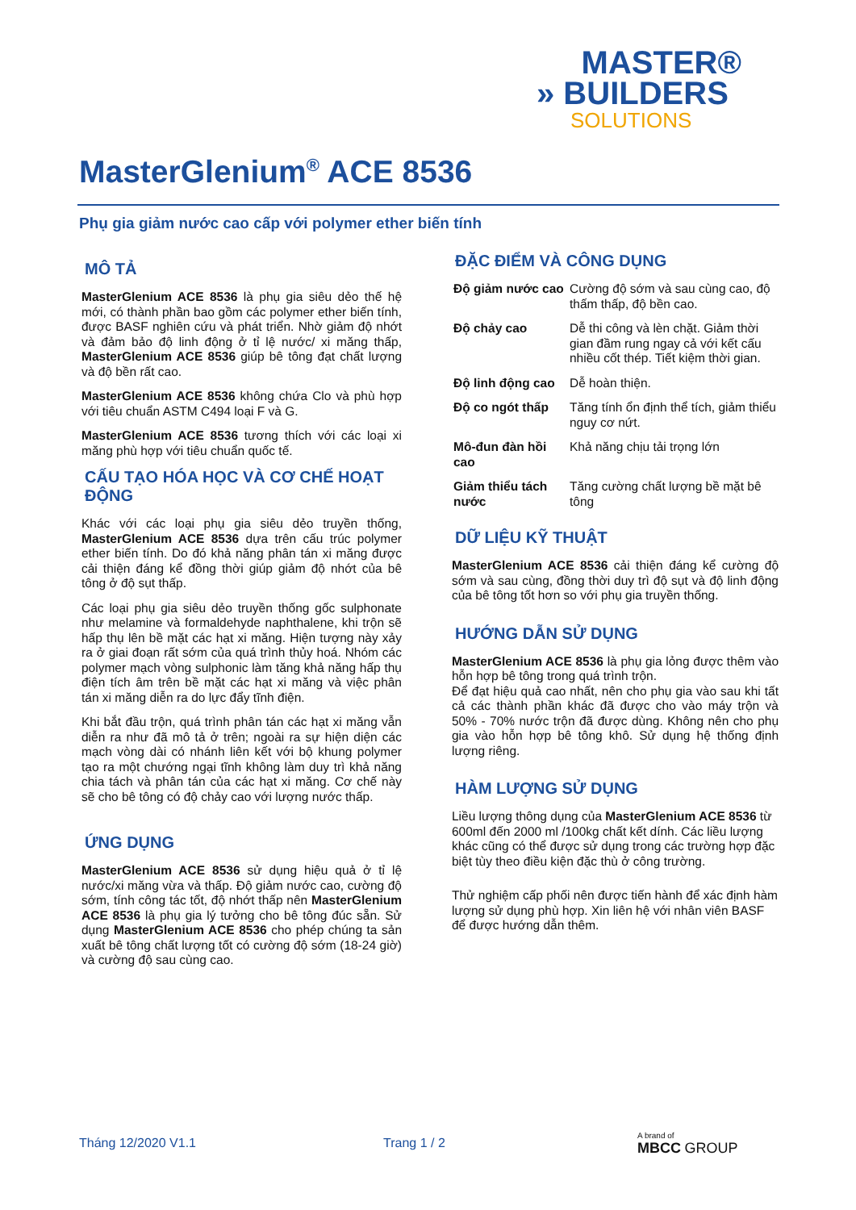MASTER®
» BUILDERS
SOLUTIONS
MasterGlenium<sup>®</sup> ACE 8536
Phụ gia giảm nước cao cấp với polymer ether biến tính
MÔ TẢ
MasterGlenium ACE 8536 là phụ gia siêu dẻo thế hệ mới, có thành phần bao gồm các polymer ether biến tính, được BASF nghiên cứu và phát triển. Nhờ giảm độ nhớt và đảm bảo độ linh động ở tỉ lệ nước/ xi măng thấp, MasterGlenium ACE 8536 giúp bê tông đạt chất lượng và độ bền rất cao.
MasterGlenium ACE 8536 không chứa Clo và phù hợp với tiêu chuẩn ASTM C494 loại F và G.
MasterGlenium ACE 8536 tương thích với các loại xi măng phù hợp với tiêu chuẩn quốc tế.
CẤU TẠO HÓA HỌC VÀ CƠ CHẾ HOẠT ĐỘNG
Khác với các loại phụ gia siêu dẻo truyền thống, MasterGlenium ACE 8536 dựa trên cấu trúc polymer ether biến tính. Do đó khả năng phân tán xi măng được cải thiện đáng kể đồng thời giúp giảm độ nhớt của bê tông ở độ sụt thấp.
Các loại phụ gia siêu dẻo truyền thống gốc sulphonate như melamine và formaldehyde naphthalene, khi trộn sẽ hấp thụ lên bề mặt các hạt xi măng. Hiện tượng này xảy ra ở giai đoạn rất sớm của quá trình thủy hoá. Nhóm các polymer mạch vòng sulphonic làm tăng khả năng hấp thụ điện tích âm trên bề mặt các hạt xi măng và việc phân tán xi măng diễn ra do lực đẩy tĩnh điện.
Khi bắt đầu trộn, quá trình phân tán các hạt xi măng vẫn diễn ra như đã mô tả ở trên; ngoài ra sự hiện diện các mạch vòng dài có nhánh liên kết với bộ khung polymer tạo ra một chướng ngại tĩnh không làm duy trì khả năng chia tách và phân tán của các hạt xi măng. Cơ chế này sẽ cho bê tông có độ chảy cao với lượng nước thấp.
ỨNG DỤNG
MasterGlenium ACE 8536 sử dụng hiệu quả ở tỉ lệ nước/xi măng vừa và thấp. Độ giảm nước cao, cường độ sớm, tính công tác tốt, độ nhớt thấp nên MasterGlenium ACE 8536 là phụ gia lý tưởng cho bê tông đúc sẵn. Sử dụng MasterGlenium ACE 8536 cho phép chúng ta sản xuất bê tông chất lượng tốt có cường độ sớm (18-24 giờ) và cường độ sau cùng cao.
ĐẶC ĐIỂM VÀ CÔNG DỤNG
| Độ giảm nước cao | Cường độ sớm và sau cùng cao, độ thấm thấp, độ bền cao. |
| Độ chảy cao | Dễ thi công và lèn chặt. Giảm thời gian đầm rung ngay cả với kết cấu nhiều cốt thép. Tiết kiệm thời gian. |
| Độ linh động cao | Dễ hoàn thiện. |
| Độ co ngót thấp | Tăng tính ổn định thể tích, giảm thiểu nguy cơ nứt. |
| Mô-đun đàn hồi cao | Khả năng chịu tải trọng lớn |
| Giảm thiểu tách nước | Tăng cường chất lượng bề mặt bê tông |
DỮ LIỆU KỸ THUẬT
MasterGlenium ACE 8536 cải thiện đáng kể cường độ sớm và sau cùng, đồng thời duy trì độ sụt và độ linh động của bê tông tốt hơn so với phụ gia truyền thống.
HƯỚNG DẪN SỬ DỤNG
MasterGlenium ACE 8536 là phụ gia lỏng được thêm vào hỗn hợp bê tông trong quá trình trộn.
Để đạt hiệu quả cao nhất, nên cho phụ gia vào sau khi tất cả các thành phần khác đã được cho vào máy trộn và 50% - 70% nước trộn đã được dùng. Không nên cho phụ gia vào hỗn hợp bê tông khô. Sử dụng hệ thống định lượng riêng.
HÀM LƯỢNG SỬ DỤNG
Liều lượng thông dụng của MasterGlenium ACE 8536 từ 600ml đến 2000 ml /100kg chất kết dính. Các liều lượng khác cũng có thể được sử dụng trong các trường hợp đặc biệt tùy theo điều kiện đặc thù ở công trường.
Thử nghiệm cấp phối nên được tiến hành để xác định hàm lượng sử dụng phù hợp. Xin liên hệ với nhân viên BASF để được hướng dẫn thêm.
Tháng 12/2020 V1.1 Trang 1 / 2
A brand of
MBCC GROUP